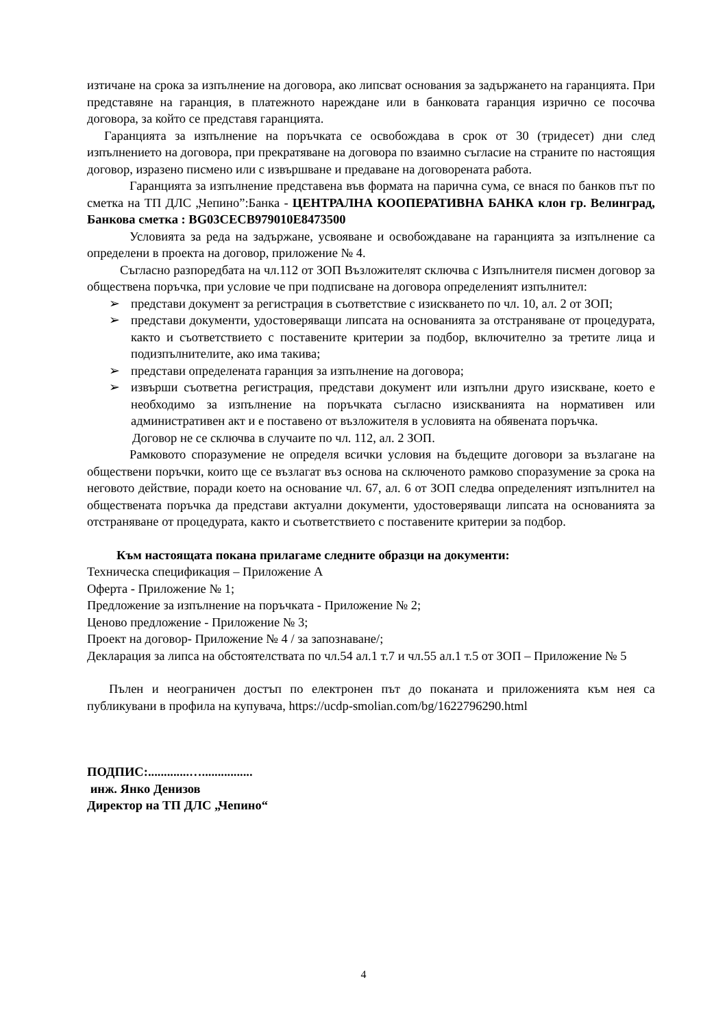изтичане на срока за изпълнение на договора, ако липсват основания за задържането на гаранцията. При представяне на гаранция, в платежното нареждане или в банковата гаранция изрично се посочва договора, за който се представя гаранцията.
Гаранцията за изпълнение на поръчката се освобождава в срок от 30 (тридесет) дни след изпълнението на договора, при прекратяване на договора по взаимно съгласие на страните по настоящия договор, изразено писмено или с извършване и предаване на договорената работа.
Гаранцията за изпълнение представена във формата на парична сума, се внася по банков път по сметка на ТП ДЛС „Чепино”:Банка - ЦЕНТРАЛНА КООПЕРАТИВНА БАНКА клон гр. Велинград, Банкова сметка : BG03CECB979010E8473500
Условията за реда на задържане, усвояване и освобождаване на гаранцията за изпълнение са определени в проекта на договор, приложение № 4.
Съгласно разпоредбата на чл.112 от ЗОП Възложителят сключва с Изпълнителя писмен договор за обществена поръчка, при условие че при подписване на договора определеният изпълнител:
➢ представи документ за регистрация в съответствие с изискването по чл. 10, ал. 2 от ЗОП;
➢ представи документи, удостоверяващи липсата на основанията за отстраняване от процедурата, както и съответствието с поставените критерии за подбор, включително за третите лица и подизпълнителите, ако има такива;
➢ представи определената гаранция за изпълнение на договора;
➢ извърши съответна регистрация, представи документ или изпълни друго изискване, което е необходимо за изпълнение на поръчката съгласно изискванията на нормативен или административен акт и е поставено от възложителя в условията на обявената поръчка.
Договор не се сключва в случаите по чл. 112, ал. 2 ЗОП.
Рамковото споразумение не определя всички условия на бъдещите договори за възлагане на обществени поръчки, които ще се възлагат въз основа на сключеното рамково споразумение за срока на неговото действие, поради което на основание чл. 67, ал. 6 от ЗОП следва определеният изпълнител на обществената поръчка да представи актуални документи, удостоверяващи липсата на основанията за отстраняване от процедурата, както и съответствието с поставените критерии за подбор.
Към настоящата покана прилагаме следните образци на документи:
Техническа спецификация – Приложение А
Оферта - Приложение № 1;
Предложение за изпълнение на поръчката - Приложение № 2;
Ценово предложение - Приложение № 3;
Проект на договор- Приложение № 4 / за запознаване/;
Декларация за липса на обстоятелствата по чл.54 ал.1 т.7 и чл.55 ал.1 т.5 от ЗОП – Приложение № 5
Пълен и неограничен достъп по електронен път до поканата и приложенията към нея са публикувани в профила на купувача, https://ucdp-smolian.com/bg/1622796290.html
ПОДПИС:.............…................
инж. Янко Денизов
Директор на ТП ДЛС „Чепино“
4